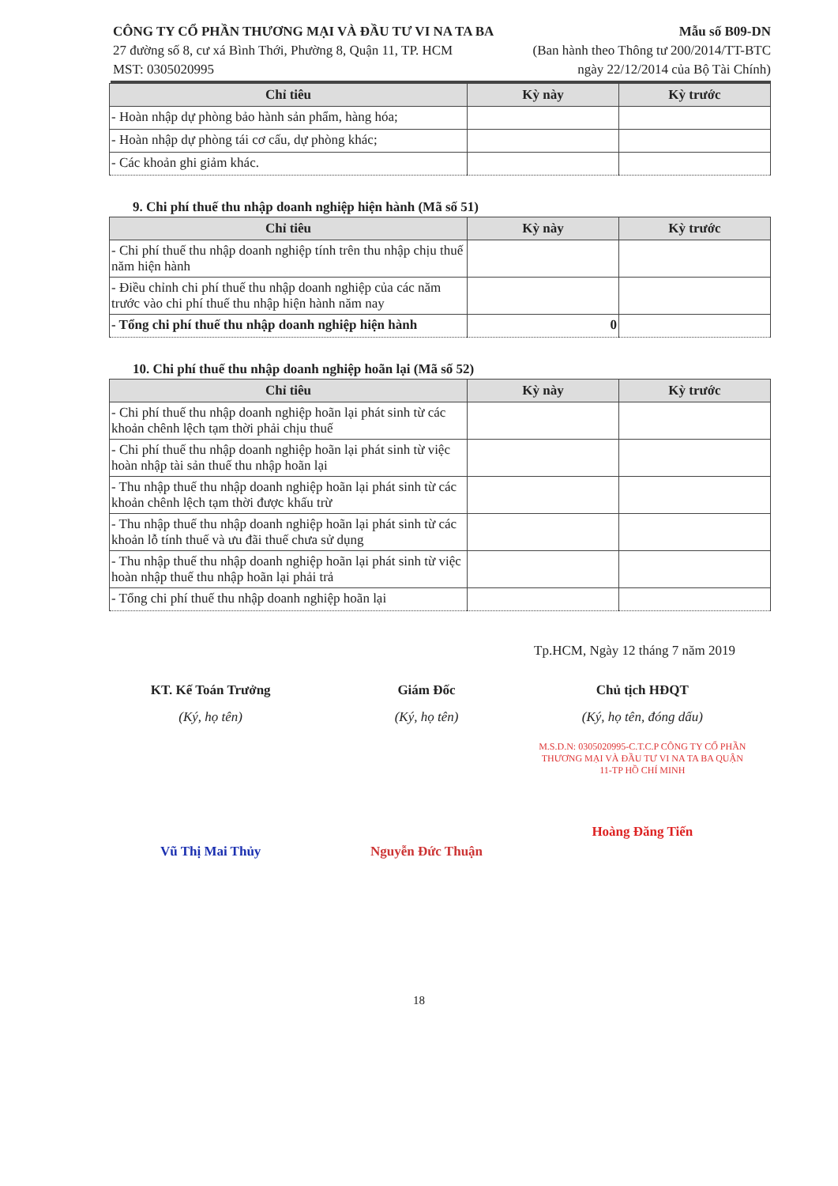CÔNG TY CỔ PHẦN THƯƠNG MẠI VÀ ĐẦU TƯ VI NA TA BA
27 đường số 8, cư xá Bình Thới, Phường 8, Quận 11, TP. HCM
MST: 0305020995
Mẫu số B09-DN
(Ban hành theo Thông tư 200/2014/TT-BTC
ngày 22/12/2014 của Bộ Tài Chính)
| Chỉ tiêu | Kỳ này | Kỳ trước |
| --- | --- | --- |
| - Hoàn nhập dự phòng bảo hành sản phẩm, hàng hóa; | | |
| - Hoàn nhập dự phòng tái cơ cấu, dự phòng khác; | | |
| - Các khoản ghi giảm khác. | | |
9. Chi phí thuế thu nhập doanh nghiệp hiện hành (Mã số 51)
| Chỉ tiêu | Kỳ này | Kỳ trước |
| --- | --- | --- |
| - Chi phí thuế thu nhập doanh nghiệp tính trên thu nhập chịu thuế năm hiện hành | | |
| - Điều chỉnh chi phí thuế thu nhập doanh nghiệp của các năm trước vào chi phí thuế thu nhập hiện hành năm nay | | |
| - Tổng chi phí thuế thu nhập doanh nghiệp hiện hành | 0 | |
10. Chi phí thuế thu nhập doanh nghiệp hoãn lại (Mã số 52)
| Chỉ tiêu | Kỳ này | Kỳ trước |
| --- | --- | --- |
| - Chi phí thuế thu nhập doanh nghiệp hoãn lại phát sinh từ các khoản chênh lệch tạm thời phải chịu thuế | | |
| - Chi phí thuế thu nhập doanh nghiệp hoãn lại phát sinh từ việc hoàn nhập tài sản thuế thu nhập hoãn lại | | |
| - Thu nhập thuế thu nhập doanh nghiệp hoãn lại phát sinh từ các khoản chênh lệch tạm thời được khấu trừ | | |
| - Thu nhập thuế thu nhập doanh nghiệp hoãn lại phát sinh từ các khoản lỗ tính thuế và ưu đãi thuế chưa sử dụng | | |
| - Thu nhập thuế thu nhập doanh nghiệp hoãn lại phát sinh từ việc hoàn nhập thuế thu nhập hoãn lại phải trả | | |
| - Tổng chi phí thuế thu nhập doanh nghiệp hoãn lại | | |
Tp.HCM, Ngày 12 tháng 7 năm 2019
KT. Kế Toán Trưởng
(Ký, họ tên)
Vũ Thị Mai Thủy
Giám Đốc
(Ký, họ tên)
Nguyễn Đức Thuận
Chủ tịch HĐQT
(Ký, họ tên, đóng dấu)
M.S.D.N: 0305020995-C.T.C.P CÔNG TY CỔ PHẦN THƯƠNG MẠI VÀ ĐẦU TƯ VI NA TA BA QUẬN 11-TP HỒ CHÍ MINH
Hoàng Đăng Tiến
18